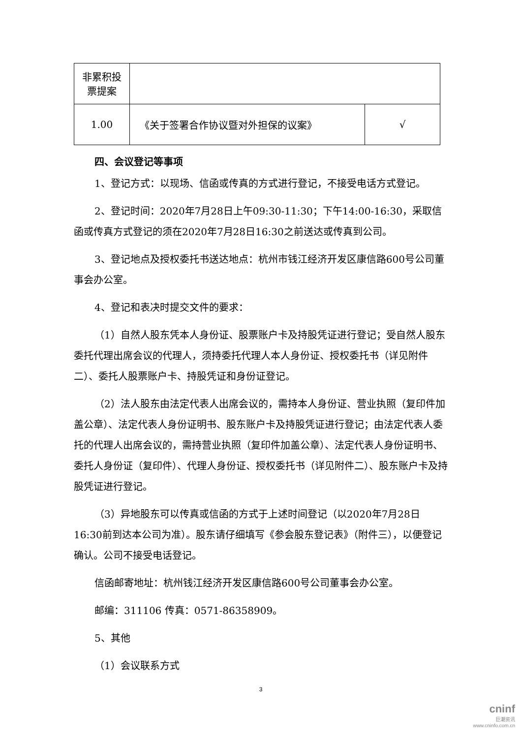| 非累积投 票提案 | | |
| 1.00 | 《关于签署合作协议暨对外担保的议案》 | √ |
四、会议登记等事项
1、登记方式：以现场、信函或传真的方式进行登记，不接受电话方式登记。
2、登记时间：2020年7月28日上午09:30-11:30；下午14:00-16:30，采取信函或传真方式登记的须在2020年7月28日16:30之前送达或传真到公司。
3、登记地点及授权委托书送达地点：杭州市钱江经济开发区康信路600号公司董事会办公室。
4、登记和表决时提交文件的要求：
（1）自然人股东凭本人身份证、股票账户卡及持股凭证进行登记；受自然人股东委托代理出席会议的代理人，须持委托代理人本人身份证、授权委托书（详见附件二）、委托人股票账户卡、持股凭证和身份证登记。
（2）法人股东由法定代表人出席会议的，需持本人身份证、营业执照（复印件加盖公章）、法定代表人身份证明书、股东账户卡及持股凭证进行登记；由法定代表人委托的代理人出席会议的，需持营业执照（复印件加盖公章）、法定代表人身份证明书、委托人身份证（复印件）、代理人身份证、授权委托书（详见附件二）、股东账户卡及持股凭证进行登记。
（3）异地股东可以传真或信函的方式于上述时间登记（以2020年7月28日16:30前到达本公司为准）。股东请仔细填写《参会股东登记表》（附件三），以便登记确认。公司不接受电话登记。
信函邮寄地址：杭州钱江经济开发区康信路600号公司董事会办公室。
邮编：311106 传真：0571-86358909。
5、其他
（1）会议联系方式
3
cninf
巨潮资讯
www.cninfo.com.cn